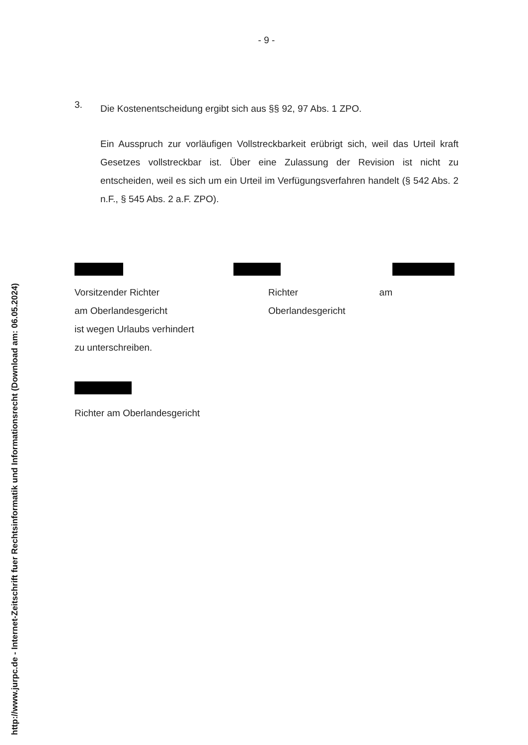http://www.jurpc.de - Internet-Zeitschrift fuer Rechtsinformatik und Informationsrecht (Download am: 06.05.2024)
- 9 -
3.
Die Kostenentscheidung ergibt sich aus §§ 92, 97 Abs. 1 ZPO.
Ein Ausspruch zur vorläufigen Vollstreckbarkeit erübrigt sich, weil das Urteil kraft Gesetzes vollstreckbar ist. Über eine Zulassung der Revision ist nicht zu entscheiden, weil es sich um ein Urteil im Verfügungsverfahren handelt (§ 542 Abs. 2 n.F., § 545 Abs. 2 a.F. ZPO).
Vorsitzender Richter
am Oberlandesgericht
ist wegen Urlaubs verhindert
zu unterschreiben.
Richter am Oberlandesgericht
Richter am Oberlandesgericht